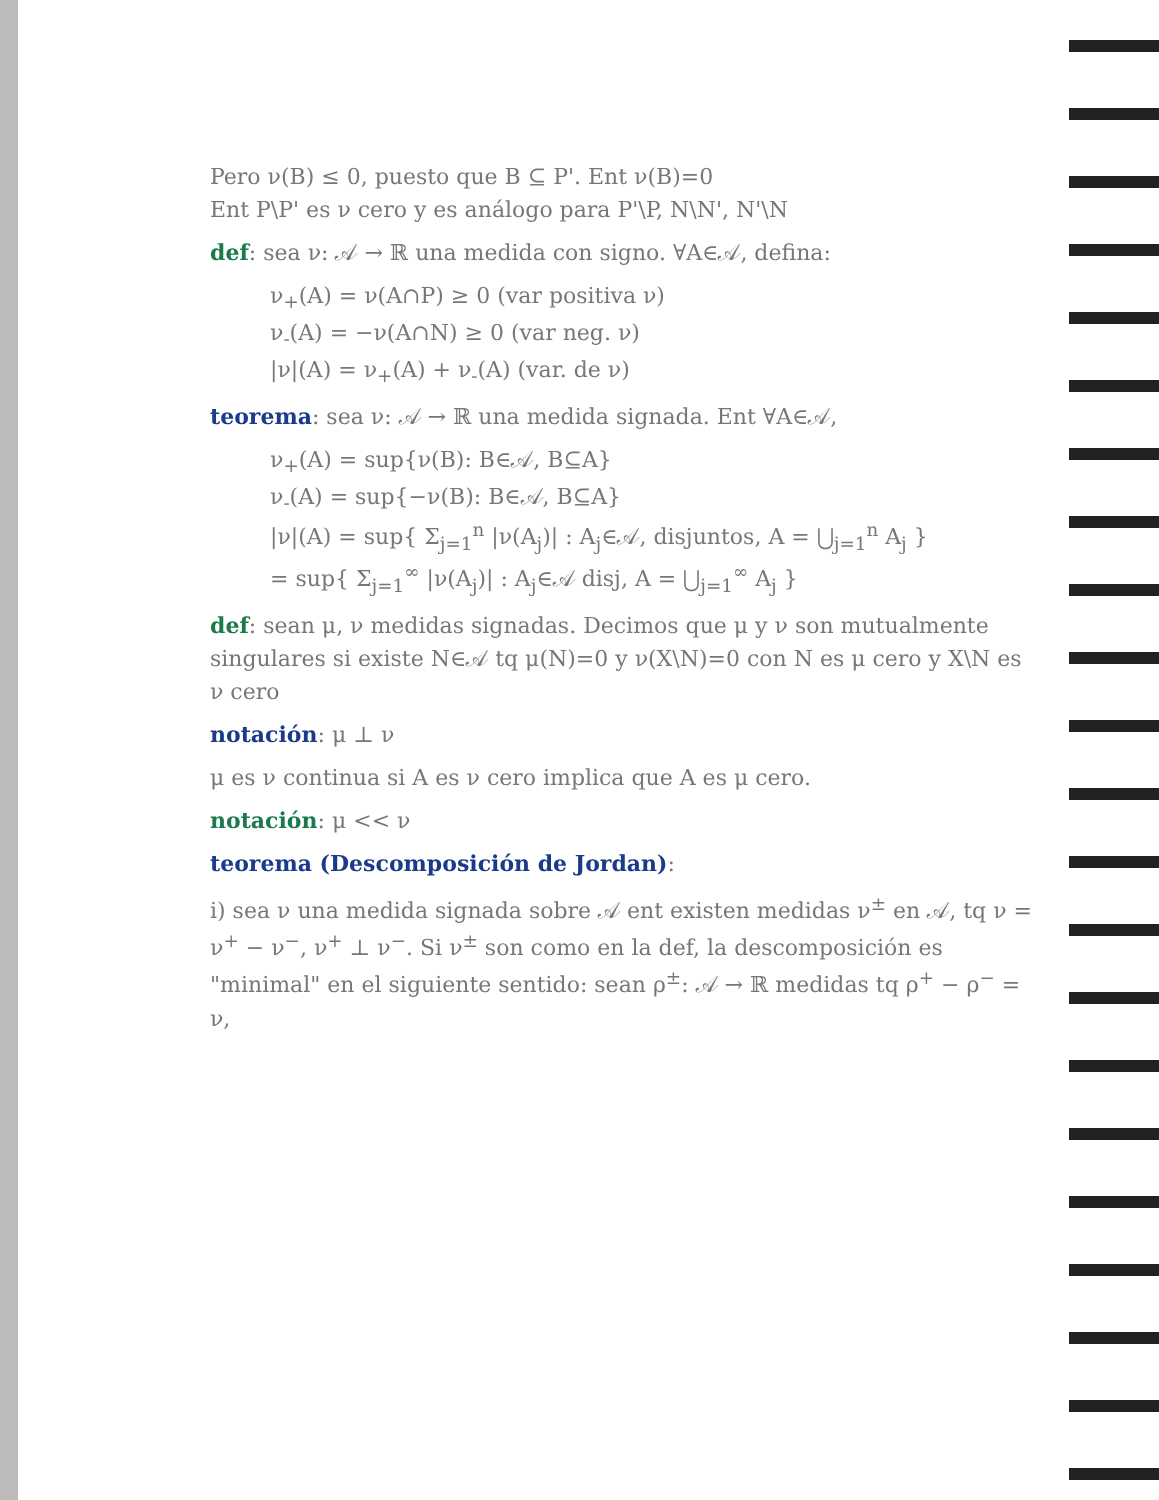Pero ν(B) ≤ 0, puesto que B ⊆ P'. Ent ν(B)=0
Ent P\P' es ν cero y es análogo para P'\P, N\N', N'\N
def: sea ν: 𝒜 → ℝ una medida con signo. ∀A∈𝒜, defina:
ν<sub>+</sub>(A) = ν(A∩P) ≥ 0 (var positiva ν)
ν<sub>-</sub>(A) = −ν(A∩N) ≥ 0 (var neg. ν)
|ν|(A) = ν<sub>+</sub>(A) + ν<sub>-</sub>(A) (var. de ν)
teorema: sea ν: 𝒜 → ℝ una medida signada. Ent ∀A∈𝒜,
ν<sub>+</sub>(A) = sup{ν(B): B∈𝒜, B⊆A}
ν<sub>-</sub>(A) = sup{−ν(B): B∈𝒜, B⊆A}
|ν|(A) = sup{ Σ<sub>j=1</sub><sup>n</sup> |ν(A<sub>j</sub>)| : A<sub>j</sub>∈𝒜, disjuntos, A = ⋃<sub>j=1</sub><sup>n</sup> A<sub>j</sub> }
= sup{ Σ<sub>j=1</sub><sup>∞</sup> |ν(A<sub>j</sub>)| : A<sub>j</sub>∈𝒜 disj, A = ⋃<sub>j=1</sub><sup>∞</sup> A<sub>j</sub> }
def: sean μ, ν medidas signadas. Decimos que μ y ν son mutualmente singulares si existe N∈𝒜 tq μ(N)=0 y ν(X\N)=0 con N es μ cero y X\N es ν cero
notación: μ ⊥ ν
μ es ν continua si A es ν cero implica que A es μ cero.
notación: μ << ν
teorema (Descomposición de Jordan):
i) sea ν una medida signada sobre 𝒜 ent existen medidas ν<sup>±</sup> en 𝒜, tq ν = ν<sup>+</sup> − ν<sup>−</sup>, ν<sup>+</sup> ⊥ ν<sup>−</sup>. Si ν<sup>±</sup> son como en la def, la descomposición es "minimal" en el siguiente sentido: sean ρ<sup>±</sup>: 𝒜 → ℝ medidas tq ρ<sup>+</sup> − ρ<sup>−</sup> = ν,